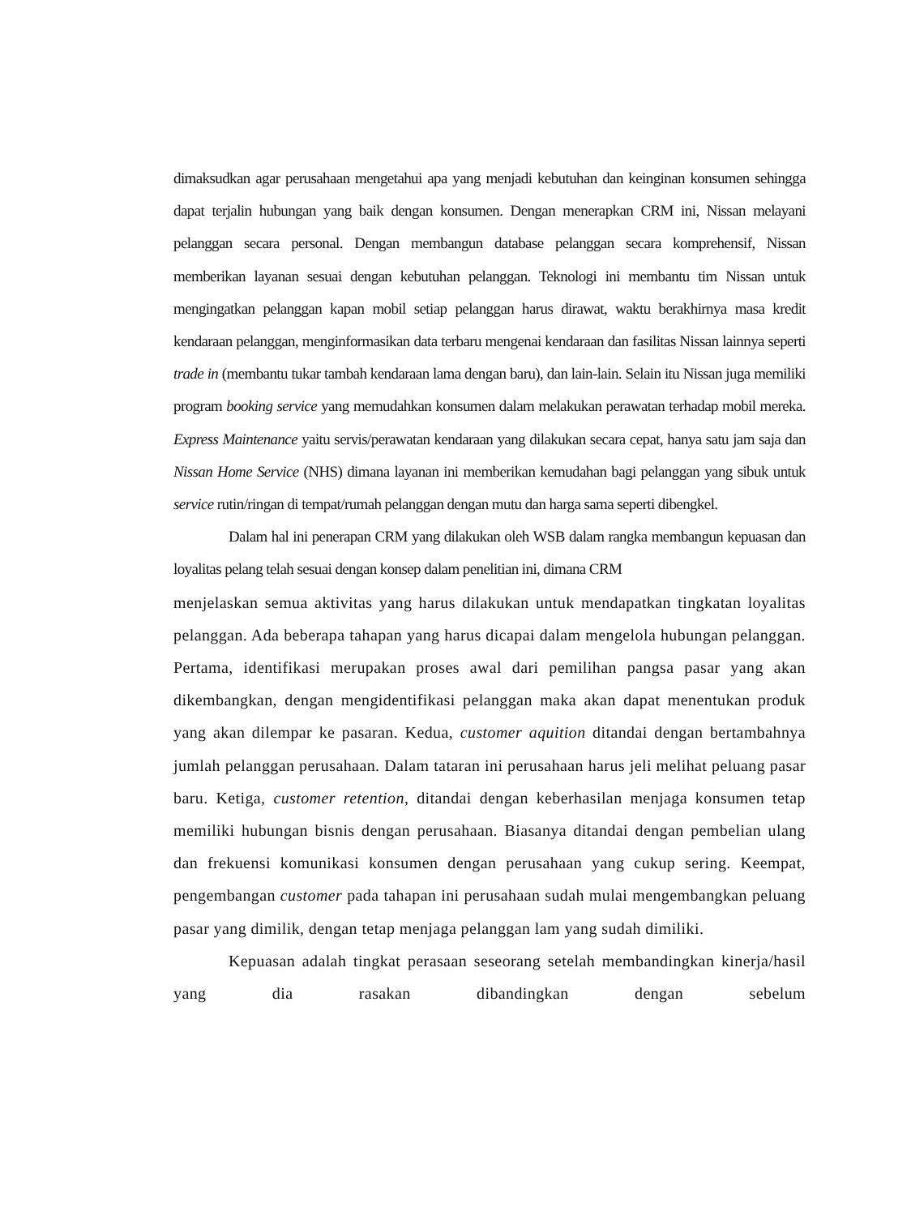dimaksudkan agar perusahaan mengetahui apa yang menjadi kebutuhan dan keinginan konsumen sehingga dapat terjalin hubungan yang baik dengan konsumen. Dengan menerapkan CRM ini, Nissan melayani pelanggan secara personal. Dengan membangun database pelanggan secara komprehensif, Nissan memberikan layanan sesuai dengan kebutuhan pelanggan. Teknologi ini membantu tim Nissan untuk mengingatkan pelanggan kapan mobil setiap pelanggan harus dirawat, waktu berakhirnya masa kredit kendaraan pelanggan, menginformasikan data terbaru mengenai kendaraan dan fasilitas Nissan lainnya seperti trade in (membantu tukar tambah kendaraan lama dengan baru), dan lain-lain. Selain itu Nissan juga memiliki program booking service yang memudahkan konsumen dalam melakukan perawatan terhadap mobil mereka. Express Maintenance yaitu servis/perawatan kendaraan yang dilakukan secara cepat, hanya satu jam saja dan Nissan Home Service (NHS) dimana layanan ini memberikan kemudahan bagi pelanggan yang sibuk untuk service rutin/ringan di tempat/rumah pelanggan dengan mutu dan harga sama seperti dibengkel.
Dalam hal ini penerapan CRM yang dilakukan oleh WSB dalam rangka membangun kepuasan dan loyalitas pelang telah sesuai dengan konsep dalam penelitian ini, dimana CRM
menjelaskan semua aktivitas yang harus dilakukan untuk mendapatkan tingkatan loyalitas pelanggan. Ada beberapa tahapan yang harus dicapai dalam mengelola hubungan pelanggan. Pertama, identifikasi merupakan proses awal dari pemilihan pangsa pasar yang akan dikembangkan, dengan mengidentifikasi pelanggan maka akan dapat menentukan produk yang akan dilempar ke pasaran. Kedua, customer aquition ditandai dengan bertambahnya jumlah pelanggan perusahaan. Dalam tataran ini perusahaan harus jeli melihat peluang pasar baru. Ketiga, customer retention, ditandai dengan keberhasilan menjaga konsumen tetap memiliki hubungan bisnis dengan perusahaan. Biasanya ditandai dengan pembelian ulang dan frekuensi komunikasi konsumen dengan perusahaan yang cukup sering. Keempat, pengembangan customer pada tahapan ini perusahaan sudah mulai mengembangkan peluang pasar yang dimilik, dengan tetap menjaga pelanggan lam yang sudah dimiliki.
Kepuasan adalah tingkat perasaan seseorang setelah membandingkan kinerja/hasil yang dia rasakan dibandingkan dengan sebelum